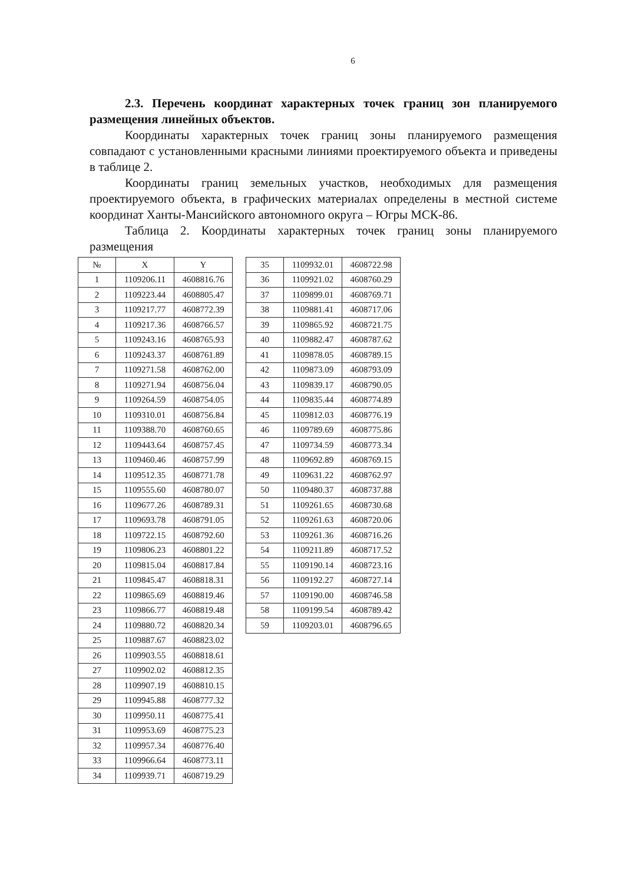6
2.3. Перечень координат характерных точек границ зон планируемого размещения линейных объектов.
Координаты характерных точек границ зоны планируемого размещения совпадают с установленными красными линиями проектируемого объекта и приведены в таблице 2.
Координаты границ земельных участков, необходимых для размещения проектируемого объекта, в графических материалах определены в местной системе координат Ханты-Мансийского автономного округа – Югры МСК-86.
Таблица 2. Координаты характерных точек границ зоны планируемого размещения
| № | X | Y |
| --- | --- | --- |
| 1 | 1109206.11 | 4608816.76 |
| 2 | 1109223.44 | 4608805.47 |
| 3 | 1109217.77 | 4608772.39 |
| 4 | 1109217.36 | 4608766.57 |
| 5 | 1109243.16 | 4608765.93 |
| 6 | 1109243.37 | 4608761.89 |
| 7 | 1109271.58 | 4608762.00 |
| 8 | 1109271.94 | 4608756.04 |
| 9 | 1109264.59 | 4608754.05 |
| 10 | 1109310.01 | 4608756.84 |
| 11 | 1109388.70 | 4608760.65 |
| 12 | 1109443.64 | 4608757.45 |
| 13 | 1109460.46 | 4608757.99 |
| 14 | 1109512.35 | 4608771.78 |
| 15 | 1109555.60 | 4608780.07 |
| 16 | 1109677.26 | 4608789.31 |
| 17 | 1109693.78 | 4608791.05 |
| 18 | 1109722.15 | 4608792.60 |
| 19 | 1109806.23 | 4608801.22 |
| 20 | 1109815.04 | 4608817.84 |
| 21 | 1109845.47 | 4608818.31 |
| 22 | 1109865.69 | 4608819.46 |
| 23 | 1109866.77 | 4608819.48 |
| 24 | 1109880.72 | 4608820.34 |
| 25 | 1109887.67 | 4608823.02 |
| 26 | 1109903.55 | 4608818.61 |
| 27 | 1109902.02 | 4608812.35 |
| 28 | 1109907.19 | 4608810.15 |
| 29 | 1109945.88 | 4608777.32 |
| 30 | 1109950.11 | 4608775.41 |
| 31 | 1109953.69 | 4608775.23 |
| 32 | 1109957.34 | 4608776.40 |
| 33 | 1109966.64 | 4608773.11 |
| 34 | 1109939.71 | 4608719.29 |
| 35 | 1109932.01 | 4608722.98 |
| 36 | 1109921.02 | 4608760.29 |
| 37 | 1109899.01 | 4608769.71 |
| 38 | 1109881.41 | 4608717.06 |
| 39 | 1109865.92 | 4608721.75 |
| 40 | 1109882.47 | 4608787.62 |
| 41 | 1109878.05 | 4608789.15 |
| 42 | 1109873.09 | 4608793.09 |
| 43 | 1109839.17 | 4608790.05 |
| 44 | 1109835.44 | 4608774.89 |
| 45 | 1109812.03 | 4608776.19 |
| 46 | 1109789.69 | 4608775.86 |
| 47 | 1109734.59 | 4608773.34 |
| 48 | 1109692.89 | 4608769.15 |
| 49 | 1109631.22 | 4608762.97 |
| 50 | 1109480.37 | 4608737.88 |
| 51 | 1109261.65 | 4608730.68 |
| 52 | 1109261.63 | 4608720.06 |
| 53 | 1109261.36 | 4608716.26 |
| 54 | 1109211.89 | 4608717.52 |
| 55 | 1109190.14 | 4608723.16 |
| 56 | 1109192.27 | 4608727.14 |
| 57 | 1109190.00 | 4608746.58 |
| 58 | 1109199.54 | 4608789.42 |
| 59 | 1109203.01 | 4608796.65 |